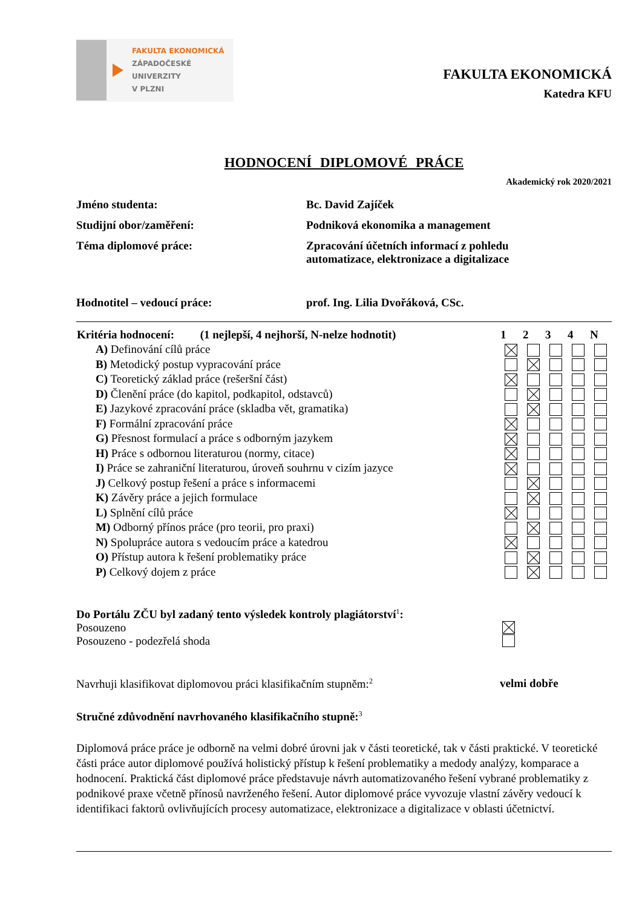FAKULTA EKONOMICKÁ
ZÁPADOČESKÉ
UNIVERZITY
V PLZNI
FAKULTA EKONOMICKÁ
Katedra KFU
HODNOCENÍ DIPLOMOVÉ PRÁCE
Akademický rok 2020/2021
Jméno studenta: Bc. David Zajíček
Studijní obor/zaměření: Podniková ekonomika a management
Téma diplomové práce: Zpracování účetních informací z pohledu
automatizace, elektronizace a digitalizace
Hodnotitel – vedoucí práce: prof. Ing. Lilia Dvořáková, CSc.
| Kritéria hodnocení: (1 nejlepší, 4 nejhorší, N-nelze hodnotit) | 1 | 2 | 3 | 4 | N |
| --- | --- | --- | --- | --- | --- |
| A) Definování cílů práce | | | | | |
| B) Metodický postup vypracování práce | | | | | |
| C) Teoretický základ práce (rešeršní část) | | | | | |
| D) Členění práce (do kapitol, podkapitol, odstavců) | | | | | |
| E) Jazykové zpracování práce (skladba vět, gramatika) | | | | | |
| F) Formální zpracování práce | | | | | |
| G) Přesnost formulací a práce s odborným jazykem | | | | | |
| H) Práce s odbornou literaturou (normy, citace) | | | | | |
| I) Práce se zahraniční literaturou, úroveň souhrnu v cizím jazyce | | | | | |
| J) Celkový postup řešení a práce s informacemi | | | | | |
| K) Závěry práce a jejich formulace | | | | | |
| L) Splnění cílů práce | | | | | |
| M) Odborný přínos práce (pro teorii, pro praxi) | | | | | |
| N) Spolupráce autora s vedoucím práce a katedrou | | | | | |
| O) Přístup autora k řešení problematiky práce | | | | | |
| P) Celkový dojem z práce | | | | | |
Do Portálu ZČU byl zadaný tento výsledek kontroly plagiátorství<sup>1</sup>:
Posouzeno
Posouzeno - podezřelá shoda
Navrhuji klasifikovat diplomovou práci klasifikačním stupněm:<sup>2</sup>
velmi dobře
Stručné zdůvodnění navrhovaného klasifikačního stupně:<sup>3</sup>
Diplomová práce práce je odborně na velmi dobré úrovni jak v části teoretické, tak v části praktické. V teoretické části práce autor diplomové používá holistický přístup k řešení problematiky a medody analýzy, komparace a hodnocení. Praktická část diplomové práce představuje návrh automatizovaného řešení vybrané problematiky z podnikové praxe včetně přínosů navrženého řešení. Autor diplomové práce vyvozuje vlastní závěry vedoucí k identifikaci faktorů ovlivňujících procesy automatizace, elektronizace a digitalizace v oblasti účetnictví.